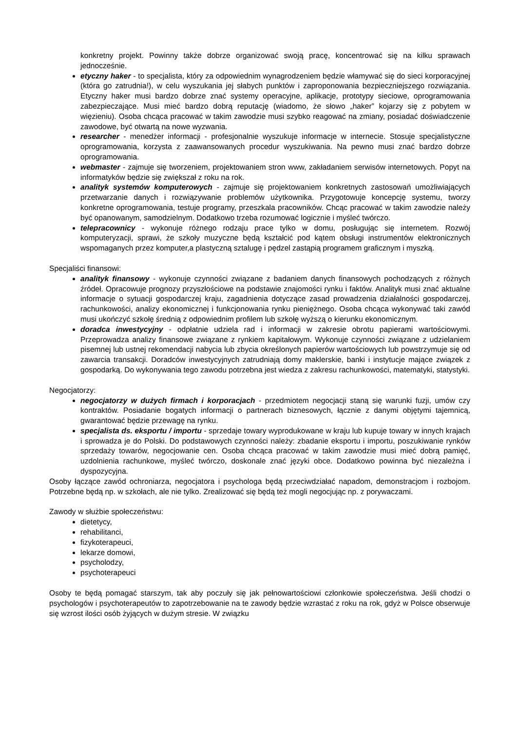konkretny projekt. Powinny także dobrze organizować swoją pracę, koncentrować się na kilku sprawach jednocześnie.
etyczny haker - to specjalista, który za odpowiednim wynagrodzeniem będzie włamywać się do sieci korporacyjnej (która go zatrudnia!), w celu wyszukania jej słabych punktów i zaproponowania bezpieczniejszego rozwiązania. Etyczny haker musi bardzo dobrze znać systemy operacyjne, aplikacje, prototypy sieciowe, oprogramowania zabezpieczające. Musi mieć bardzo dobrą reputację (wiadomo, że słowo „haker” kojarzy się z pobytem w więzieniu). Osoba chcąca pracować w takim zawodzie musi szybko reagować na zmiany, posiadać doświadczenie zawodowe, być otwartą na nowe wyzwania.
researcher - menedżer informacji - profesjonalnie wyszukuje informacje w internecie. Stosuje specjalistyczne oprogramowania, korzysta z zaawansowanych procedur wyszukiwania. Na pewno musi znać bardzo dobrze oprogramowania.
webmaster - zajmuje się tworzeniem, projektowaniem stron www, zakładaniem serwisów internetowych. Popyt na informatyków będzie się zwiększał z roku na rok.
analityk systemów komputerowych - zajmuje się projektowaniem konkretnych zastosowań umożliwiających przetwarzanie danych i rozwiązywanie problemów użytkownika. Przygotowuje koncepcję systemu, tworzy konkretne oprogramowania, testuje programy, przeszkala pracowników. Chcąc pracować w takim zawodzie należy być opanowanym, samodzielnym. Dodatkowo trzeba rozumować logicznie i myśleć twórczo.
telepracownicy - wykonuje różnego rodzaju prace tylko w domu, posługując się internetem. Rozwój komputeryzacji, sprawi, że szkoły muzyczne będą kształcić pod kątem obsługi instrumentów elektronicznych wspomaganych przez komputer,a plastyczną sztalugę i pędzel zastąpią programem graficznym i myszką.
Specjaliści finansowi:
analityk finansowy - wykonuje czynności związane z badaniem danych finansowych pochodzących z różnych źródeł. Opracowuje prognozy przyszłościowe na podstawie znajomości rynku i faktów. Analityk musi znać aktualne informacje o sytuacji gospodarczej kraju, zagadnienia dotyczące zasad prowadzenia działalności gospodarczej, rachunkowości, analizy ekonomicznej i funkcjonowania rynku pieniężnego. Osoba chcąca wykonywać taki zawód musi ukończyć szkołę średnią z odpowiednim profilem lub szkołę wyższą o kierunku ekonomicznym.
doradca inwestycyjny - odpłatnie udziela rad i informacji w zakresie obrotu papierami wartościowymi. Przeprowadza analizy finansowe związane z rynkiem kapitałowym. Wykonuje czynności związane z udzielaniem pisemnej lub ustnej rekomendacji nabycia lub zbycia określonych papierów wartościowych lub powstrzymuje się od zawarcia transakcji. Doradców inwestycyjnych zatrudniają domy maklerskie, banki i instytucje mające związek z gospodarką. Do wykonywania tego zawodu potrzebna jest wiedza z zakresu rachunkowości, matematyki, statystyki.
Negocjatorzy:
negocjatorzy w dużych firmach i korporacjach - przedmiotem negocjacji staną się warunki fuzji, umów czy kontraktów. Posiadanie bogatych informacji o partnerach biznesowych, łącznie z danymi objętymi tajemnicą, gwarantować będzie przewagę na rynku.
specjalista ds. eksportu / importu - sprzedaje towary wyprodukowane w kraju lub kupuje towary w innych krajach i sprowadza je do Polski. Do podstawowych czynności należy: zbadanie eksportu i importu, poszukiwanie rynków sprzedaży towarów, negocjowanie cen. Osoba chcąca pracować w takim zawodzie musi mieć dobrą pamięć, uzdolnienia rachunkowe, myśleć twórczo, doskonale znać języki obce. Dodatkowo powinna być niezależna i dyspozycyjna.
Osoby łączące zawód ochroniarza, negocjatora i psychologa będą przeciwdziałać napadom, demonstracjom i rozbojom. Potrzebne będą np. w szkołach, ale nie tylko. Zrealizować się będą też mogli negocjując np. z porywaczami.
Zawody w służbie społeczeństwu:
dietetycy,
rehabilitanci,
fizykoterapeuci,
lekarze domowi,
psycholodzy,
psychoterapeuci
Osoby te będą pomagać starszym, tak aby poczuły się jak pełnowartościowi członkowie społeczeństwa. Jeśli chodzi o psychologów i psychoterapeutów to zapotrzebowanie na te zawody będzie wzrastać z roku na rok, gdyż w Polsce obserwuje się wzrost ilości osób żyjących w dużym stresie. W związku